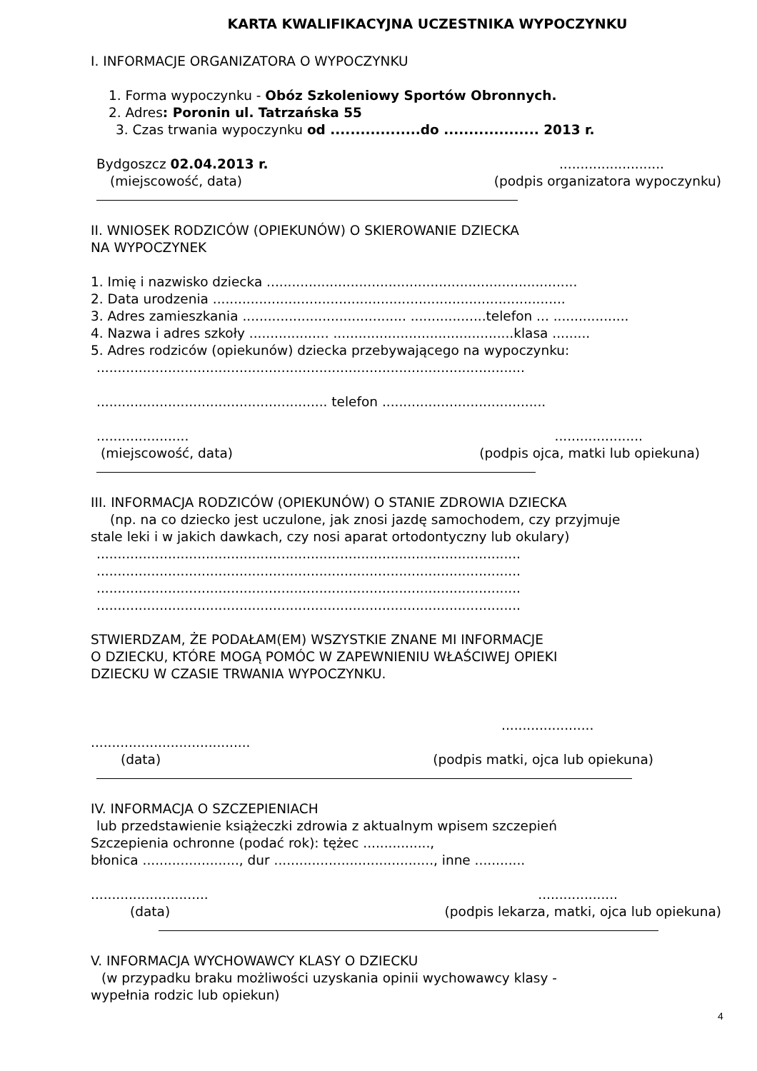KARTA KWALIFIKACYJNA UCZESTNIKA WYPOCZYNKU
I. INFORMACJE ORGANIZATORA O WYPOCZYNKU
1. Forma wypoczynku - Obóz Szkoleniowy Sportów Obronnych.
2. Adres: Poronin ul. Tatrzańska 55
3. Czas trwania wypoczynku od ..................do ................... 2013 r.
Bydgoszcz 02.04.2013 r. .........................
(miejscowość, data) (podpis organizatora wypoczynku)
II. WNIOSEK RODZICÓW (OPIEKUNÓW) O SKIEROWANIE DZIECKA
NA WYPOCZYNEK
1. Imię i nazwisko dziecka ..........................................................................
2. Data urodzenia ....................................................................................
3. Adres zamieszkania ....................................... ..................telefon ... ..................
4. Nazwa i adres szkoły ................... ...........................................klasa .........
5. Adres rodziców (opiekunów) dziecka przebywającego na wypoczynku:
......................................................................................................
....................................................... telefon .......................................
...................... .....................
(miejscowość, data) (podpis ojca, matki lub opiekuna)
III. INFORMACJA RODZICÓW (OPIEKUNÓW) O STANIE ZDROWIA DZIECKA
(np. na co dziecko jest uczulone, jak znosi jazdę samochodem, czy przyjmuje
stale leki i w jakich dawkach, czy nosi aparat ortodontyczny lub okulary)
.....................................................................................................
.....................................................................................................
.....................................................................................................
.....................................................................................................
STWIERDZAM, ŻE PODAŁAM(EM) WSZYSTKIE ZNANE MI INFORMACJE
O DZIECKU, KTÓRE MOGĄ POMÓC W ZAPEWNIENIU WŁAŚCIWEJ OPIEKI
DZIECKU W CZASIE TRWANIA WYPOCZYNKU.
......................
......................................
(data) (podpis matki, ojca lub opiekuna)
IV. INFORMACJA O SZCZEPIENIACH
lub przedstawienie książeczki zdrowia z aktualnym wpisem szczepień
Szczepienia ochronne (podać rok): tężec ................,
błonica ......................., dur ......................................, inne ............
............................ ...................
(data) (podpis lekarza, matki, ojca lub opiekuna)
V. INFORMACJA WYCHOWAWCY KLASY O DZIECKU
(w przypadku braku możliwości uzyskania opinii wychowawcy klasy -
wypełnia rodzic lub opiekun)
4